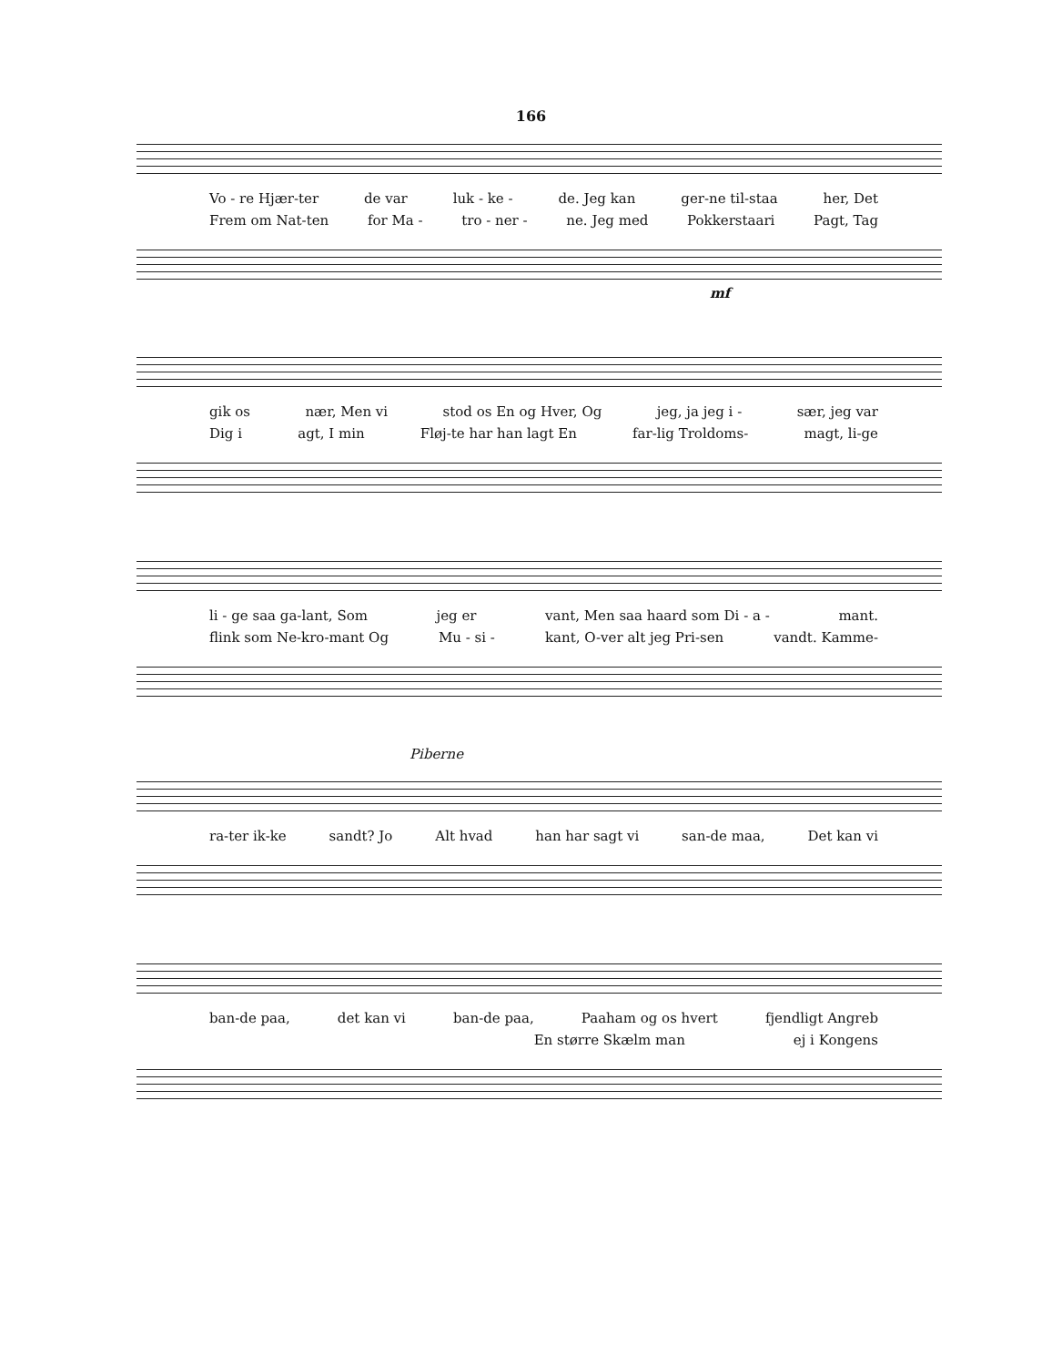166
Vo - re Hjær-ter de var luk - ke - de. Jeg kan ger-ne til-staa her, Det
Frem om Nat-ten for Ma - tro - ner - ne. Jeg med Pokkerstaari Pagt, Tag
mf
gik os nær, Men vi stod os En og Hver, Og jeg, ja jeg i - sær, jeg var
Dig i agt, I min Fløj-te har han lagt En far-lig Troldoms- magt, li-ge
li - ge saa ga-lant, Som jeg er vant, Men saa haard som Di - a - mant.
flink som Ne-kro-mant Og Mu - si - kant, O-ver alt jeg Pri-sen vandt. Kamme-
Piberne
ra-ter ik-ke sandt? Jo Alt hvad han har sagt vi san-de maa, Det kan vi
ban-de paa, det kan vi ban-de paa, Paaham og os hvert fjendligt Angreb
En større Skælm man ej i Kongens